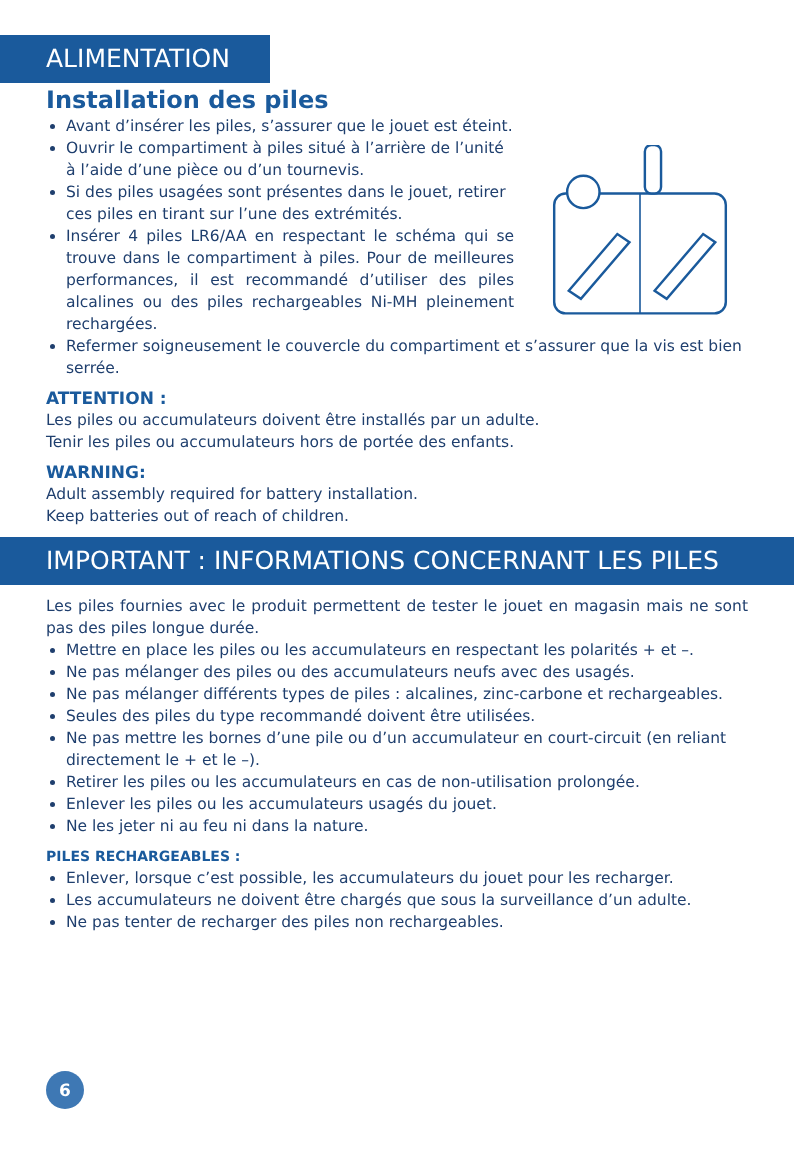ALIMENTATION
Installation des piles
Avant d’insérer les piles, s’assurer que le jouet est éteint.
Ouvrir le compartiment à piles situé à l’arrière de l’unité à l’aide d’une pièce ou d’un tournevis.
Si des piles usagées sont présentes dans le jouet, retirer ces piles en tirant sur l’une des extrémités.
Insérer 4 piles LR6/AA en respectant le schéma qui se trouve dans le compartiment à piles. Pour de meilleures performances, il est recommandé d’utiliser des piles alcalines ou des piles rechargeables Ni-MH pleinement rechargées.
Refermer soigneusement le couvercle du compartiment et s’assurer que la vis est bien serrée.
ATTENTION :
Les piles ou accumulateurs doivent être installés par un adulte.
Tenir les piles ou accumulateurs hors de portée des enfants.
WARNING:
Adult assembly required for battery installation.
Keep batteries out of reach of children.
IMPORTANT : INFORMATIONS CONCERNANT LES PILES
Les piles fournies avec le produit permettent de tester le jouet en magasin mais ne sont pas des piles longue durée.
Mettre en place les piles ou les accumulateurs en respectant les polarités + et –.
Ne pas mélanger des piles ou des accumulateurs neufs avec des usagés.
Ne pas mélanger différents types de piles : alcalines, zinc-carbone et rechargeables.
Seules des piles du type recommandé doivent être utilisées.
Ne pas mettre les bornes d’une pile ou d’un accumulateur en court-circuit (en reliant directement le + et le –).
Retirer les piles ou les accumulateurs en cas de non-utilisation prolongée.
Enlever les piles ou les accumulateurs usagés du jouet.
Ne les jeter ni au feu ni dans la nature.
PILES RECHARGEABLES :
Enlever, lorsque c’est possible, les accumulateurs du jouet pour les recharger.
Les accumulateurs ne doivent être chargés que sous la surveillance d’un adulte.
Ne pas tenter de recharger des piles non rechargeables.
6